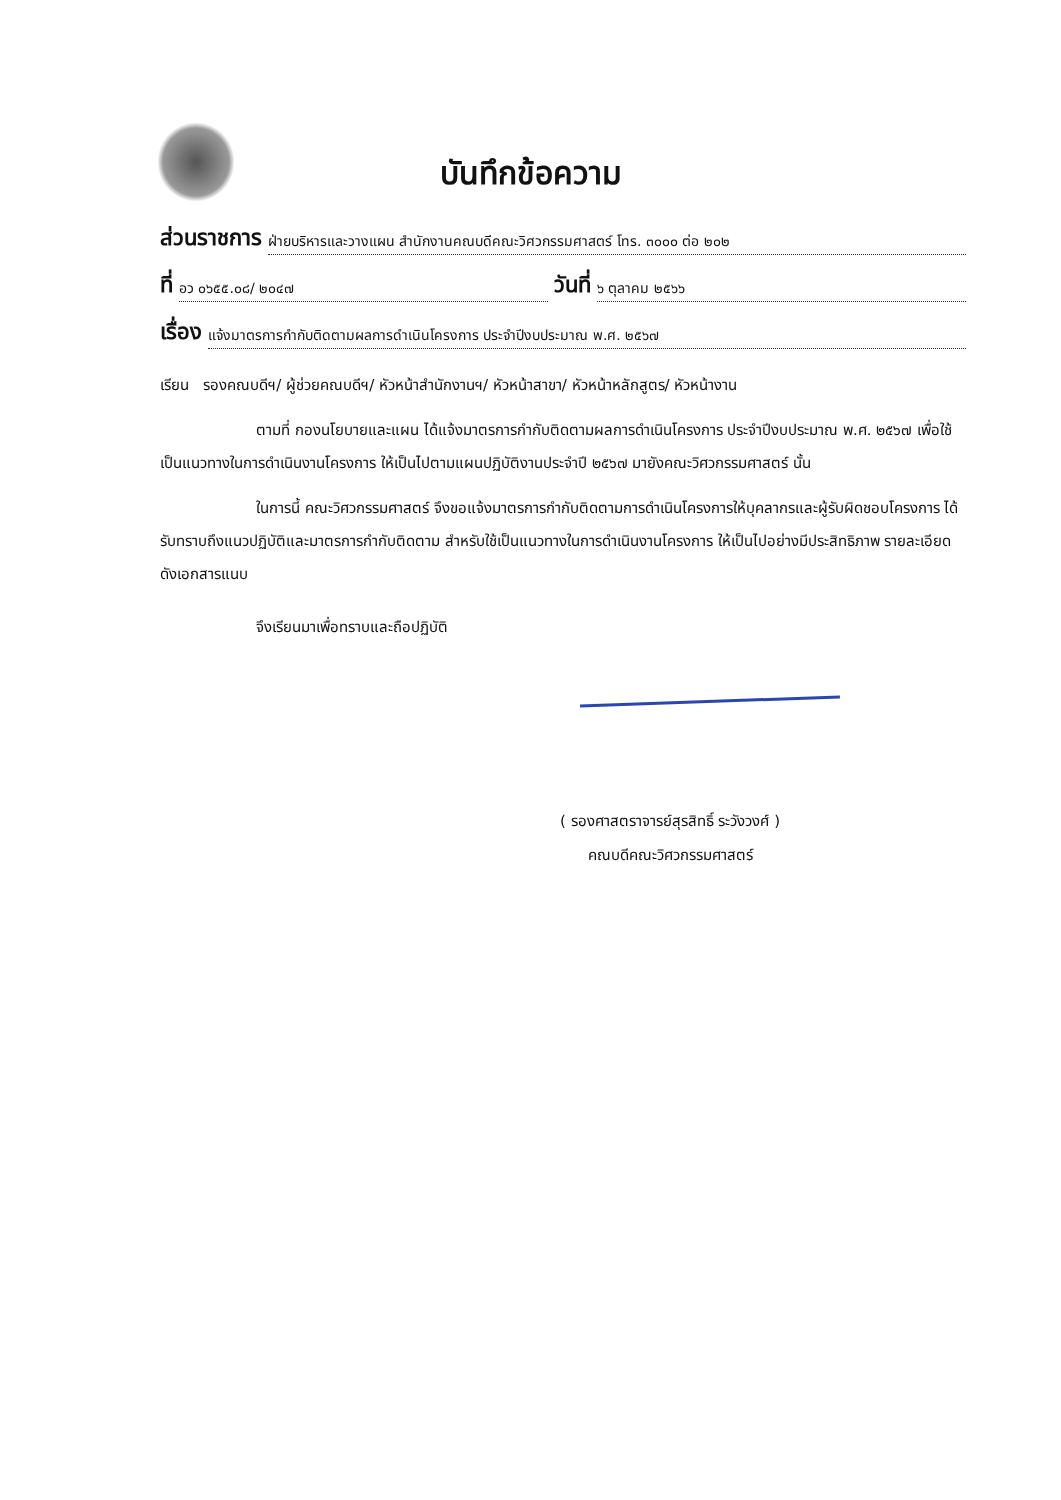บันทึกข้อความ
ส่วนราชการ ฝ่ายบริหารและวางแผน สำนักงานคณบดีคณะวิศวกรรมศาสตร์ โทร. ๓๐๐๐ ต่อ ๒๐๒
ที่ อว ๐๖๕๕.๐๘/ ๒๐๔๗ วันที่ ๖ ตุลาคม ๒๕๖๖
เรื่อง แจ้งมาตรการกำกับติดตามผลการดำเนินโครงการ ประจำปีงบประมาณ พ.ศ. ๒๕๖๗
เรียน รองคณบดีฯ/ ผู้ช่วยคณบดีฯ/ หัวหน้าสำนักงานฯ/ หัวหน้าสาขา/ หัวหน้าหลักสูตร/ หัวหน้างาน
ตามที่ กองนโยบายและแผน ได้แจ้งมาตรการกำกับติดตามผลการดำเนินโครงการ ประจำปีงบประมาณ พ.ศ. ๒๕๖๗ เพื่อใช้เป็นแนวทางในการดำเนินงานโครงการ ให้เป็นไปตามแผนปฏิบัติงานประจำปี ๒๕๖๗ มายังคณะวิศวกรรมศาสตร์ นั้น
ในการนี้ คณะวิศวกรรมศาสตร์ จึงขอแจ้งมาตรการกำกับติดตามการดำเนินโครงการให้บุคลากรและผู้รับผิดชอบโครงการ ได้รับทราบถึงแนวปฏิบัติและมาตรการกำกับติดตาม สำหรับใช้เป็นแนวทางในการดำเนินงานโครงการ ให้เป็นไปอย่างมีประสิทธิภาพ รายละเอียดดังเอกสารแนบ
จึงเรียนมาเพื่อทราบและถือปฏิบัติ
( รองศาสตราจารย์สุรสิทธิ์ ระวังวงศ์ )
คณบดีคณะวิศวกรรมศาสตร์